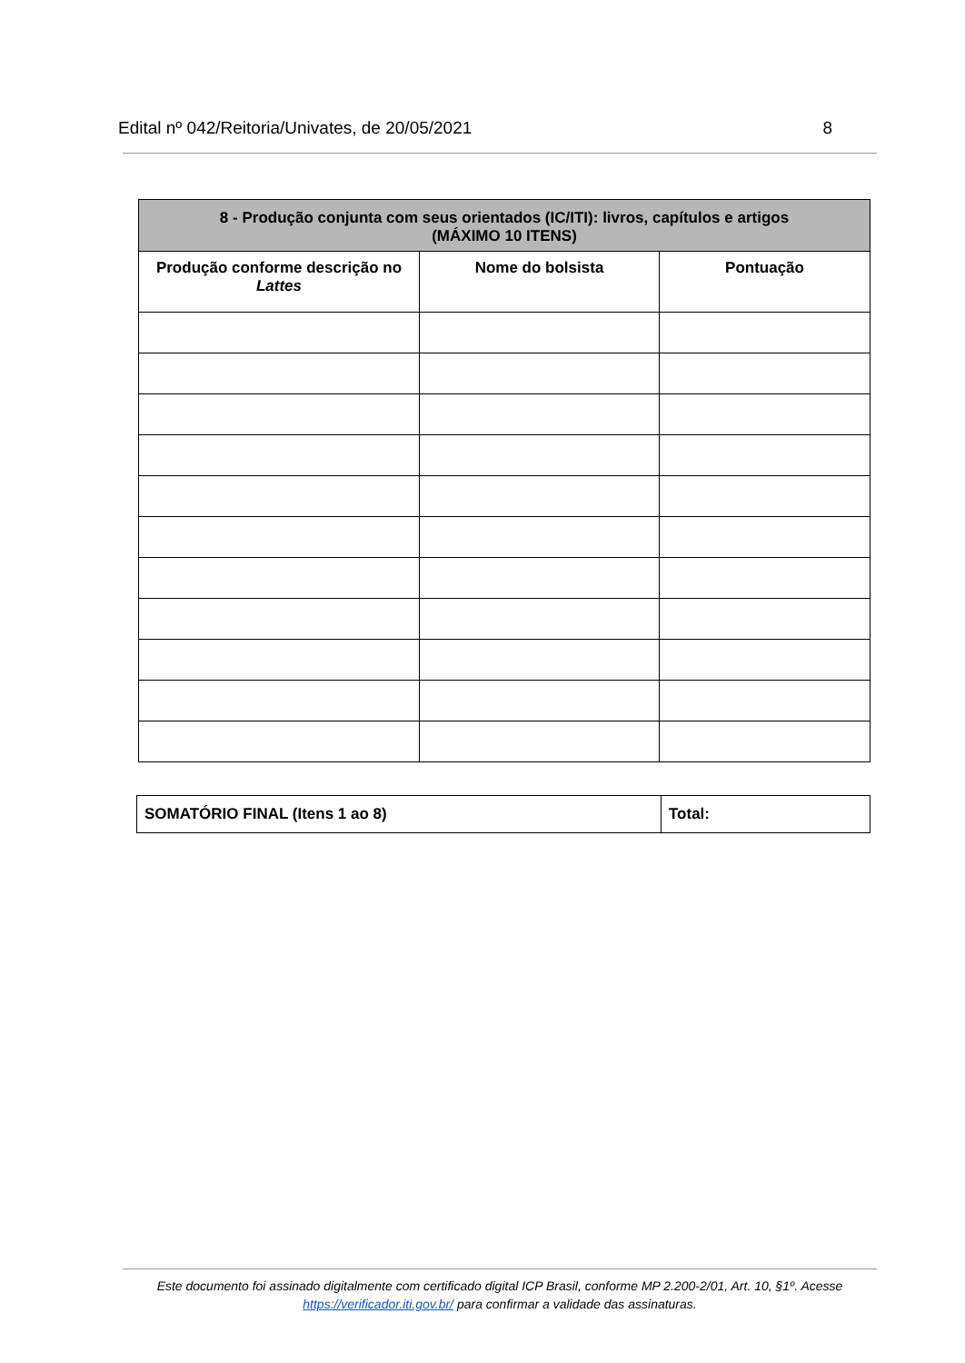Edital nº 042/Reitoria/Univates, de 20/05/2021 8
| 8 - Produção conjunta com seus orientados (IC/ITI): livros, capítulos e artigos (MÁXIMO 10 ITENS) | | |
| --- | --- | --- |
| Produção conforme descrição no Lattes | Nome do bolsista | Pontuação |
| SOMATÓRIO FINAL (Itens 1 ao 8) | Total: |
Este documento foi assinado digitalmente com certificado digital ICP Brasil, conforme MP 2.200-2/01, Art. 10, §1º. Acesse https://verificador.iti.gov.br/ para confirmar a validade das assinaturas.